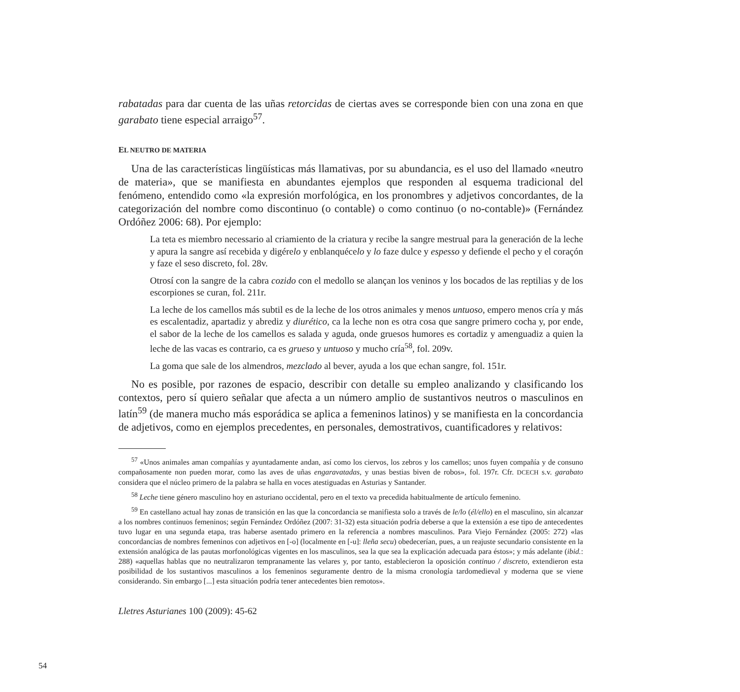rabatadas para dar cuenta de las uñas retorcidas de ciertas aves se corresponde bien con una zona en que garabato tiene especial arraigo<sup>57</sup>.
EL NEUTRO DE MATERIA
Una de las características lingüísticas más llamativas, por su abundancia, es el uso del llamado «neutro de materia», que se manifiesta en abundantes ejemplos que responden al esquema tradicional del fenómeno, entendido como «la expresión morfológica, en los pronombres y adjetivos concordantes, de la categorización del nombre como discontinuo (o contable) o como continuo (o no-contable)» (Fernández Ordóñez 2006: 68). Por ejemplo:
La teta es miembro necessario al criamiento de la criatura y recibe la sangre mestrual para la generación de la leche y apura la sangre así recebida y digérelo y enblanquécelo y lo faze dulce y espesso y defiende el pecho y el coraçón y faze el seso discreto, fol. 28v.
Otrosí con la sangre de la cabra cozido con el medollo se alançan los veninos y los bocados de las reptilias y de los escorpiones se curan, fol. 211r.
La leche de los camellos más subtil es de la leche de los otros animales y menos untuoso, empero menos cría y más es escalentadiz, apartadiz y abrediz y diurético, ca la leche non es otra cosa que sangre primero cocha y, por ende, el sabor de la leche de los camellos es salada y aguda, onde gruesos humores es cortadiz y amenguadiz a quien la leche de las vacas es contrario, ca es grueso y untuoso y mucho cría<sup>58</sup>, fol. 209v.
La goma que sale de los almendros, mezclado al bever, ayuda a los que echan sangre, fol. 151r.
No es posible, por razones de espacio, describir con detalle su empleo analizando y clasificando los contextos, pero sí quiero señalar que afecta a un número amplio de sustantivos neutros o masculinos en latín<sup>59</sup> (de manera mucho más esporádica se aplica a femeninos latinos) y se manifiesta en la concordancia de adjetivos, como en ejemplos precedentes, en personales, demostrativos, cuantificadores y relativos:
<sup>57</sup> «Unos animales aman compañías y ayuntadamente andan, así como los ciervos, los zebros y los camellos; unos fuyen compañía y de consuno compañosamente non pueden morar, como las aves de uñas engaravatadas, y unas bestias biven de robos», fol. 197r. Cfr. DCECH s.v. garabato considera que el núcleo primero de la palabra se halla en voces atestiguadas en Asturias y Santander.
<sup>58</sup> Leche tiene género masculino hoy en asturiano occidental, pero en el texto va precedida habitualmente de artículo femenino.
<sup>59</sup> En castellano actual hay zonas de transición en las que la concordancia se manifiesta solo a través de le/lo (él/ello) en el masculino, sin alcanzar a los nombres continuos femeninos; según Fernández Ordóñez (2007: 31-32) esta situación podría deberse a que la extensión a ese tipo de antecedentes tuvo lugar en una segunda etapa, tras haberse asentado primero en la referencia a nombres masculinos. Para Viejo Fernández (2005: 272) «las concordancias de nombres femeninos con adjetivos en [-o] (localmente en [-u]: lleña secu) obedecerían, pues, a un reajuste secundario consistente en la extensión analógica de las pautas morfonológicas vigentes en los masculinos, sea la que sea la explicación adecuada para éstos»; y más adelante (ibid.: 288) «aquellas hablas que no neutralizaron tempranamente las velares y, por tanto, establecieron la oposición continuo / discreto, extendieron esta posibilidad de los sustantivos masculinos a los femeninos seguramente dentro de la misma cronología tardomedieval y moderna que se viene considerando. Sin embargo [...] esta situación podría tener antecedentes bien remotos».
Lletres Asturianes 100 (2009): 45-62
54